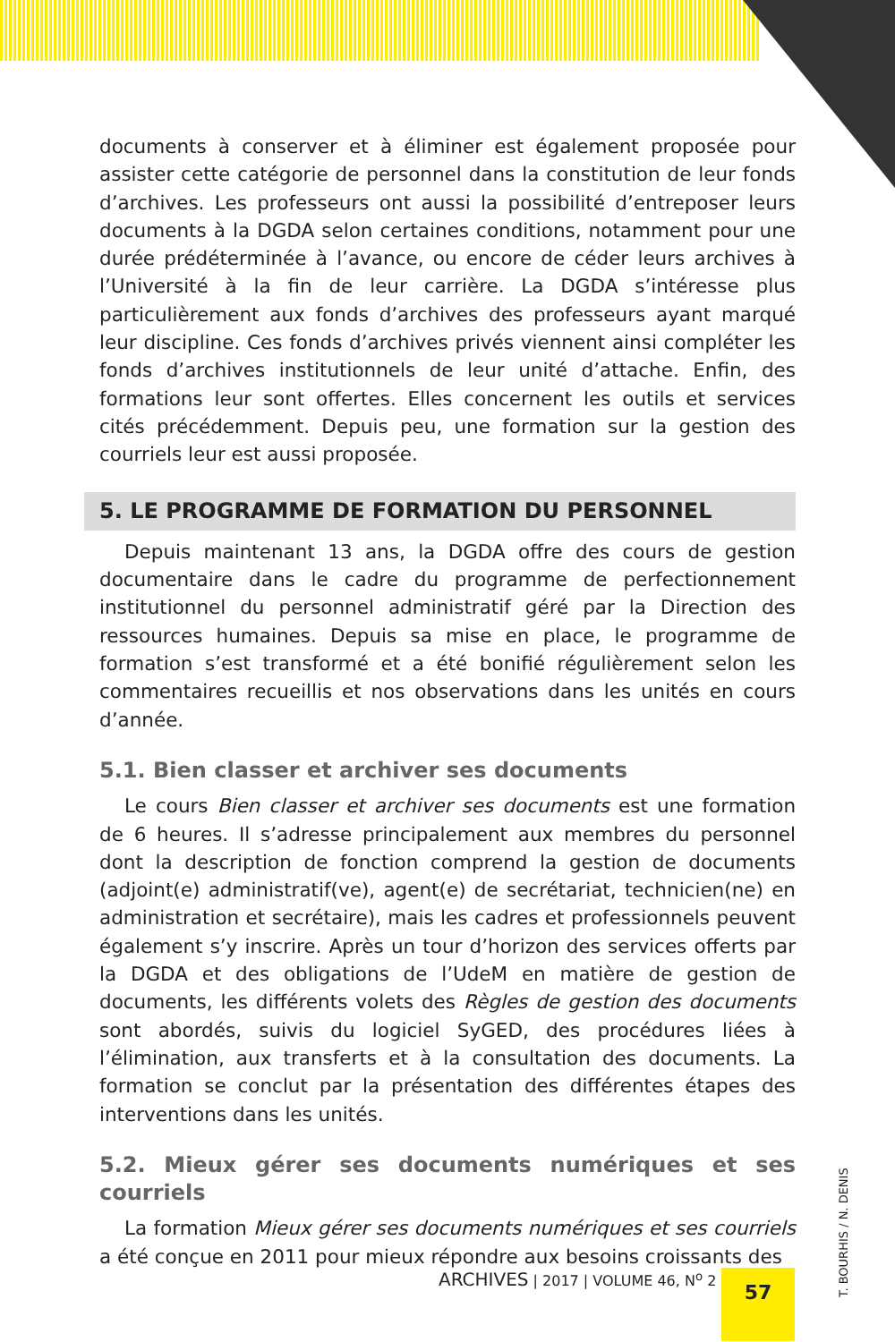documents à conserver et à éliminer est également proposée pour assister cette catégorie de personnel dans la constitution de leur fonds d’archives. Les professeurs ont aussi la possibilité d’entreposer leurs documents à la DGDA selon certaines conditions, notamment pour une durée prédéterminée à l’avance, ou encore de céder leurs archives à l’Université à la fin de leur carrière. La DGDA s’intéresse plus particulièrement aux fonds d’archives des professeurs ayant marqué leur discipline. Ces fonds d’archives privés viennent ainsi compléter les fonds d’archives institutionnels de leur unité d’attache. Enfin, des formations leur sont offertes. Elles concernent les outils et services cités précédemment. Depuis peu, une formation sur la gestion des courriels leur est aussi proposée.
5. LE PROGRAMME DE FORMATION DU PERSONNEL
Depuis maintenant 13 ans, la DGDA offre des cours de gestion documentaire dans le cadre du programme de perfectionnement institutionnel du personnel administratif géré par la Direction des ressources humaines. Depuis sa mise en place, le programme de formation s’est transformé et a été bonifié régulièrement selon les commentaires recueillis et nos observations dans les unités en cours d’année.
5.1. Bien classer et archiver ses documents
Le cours Bien classer et archiver ses documents est une formation de 6 heures. Il s’adresse principalement aux membres du personnel dont la description de fonction comprend la gestion de documents (adjoint(e) administratif(ve), agent(e) de secrétariat, technicien(ne) en administration et secrétaire), mais les cadres et professionnels peuvent également s’y inscrire. Après un tour d’horizon des services offerts par la DGDA et des obligations de l’UdeM en matière de gestion de documents, les différents volets des Règles de gestion des documents sont abordés, suivis du logiciel SyGED, des procédures liées à l’élimination, aux transferts et à la consultation des documents. La formation se conclut par la présentation des différentes étapes des interventions dans les unités.
5.2. Mieux gérer ses documents numériques et ses courriels
La formation Mieux gérer ses documents numériques et ses courriels a été conçue en 2011 pour mieux répondre aux besoins croissants des
ARCHIVES | 2017 | VOLUME 46, N<sup>o</sup> 2
57
T. BOURHIS / N. DENIS